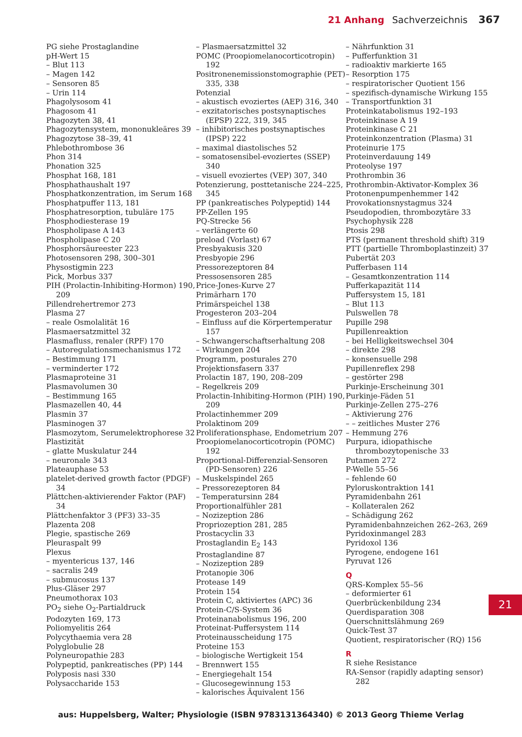21 Anhang Sachverzeichnis 367
PG siehe Prostaglandine
pH-Wert 15
– Blut 113
– Magen 142
– Sensoren 85
– Urin 114
Phagolysosom 41
Phagosom 41
Phagozyten 38, 41
Phagozytensystem, mononukleäres 39
Phagozytose 38–39, 41
Phlebothrombose 36
Phon 314
Phonation 325
Phosphat 168, 181
Phosphathaushalt 197
Phosphatkonzentration, im Serum 168
Phosphatpuffer 113, 181
Phosphatresorption, tubuläre 175
Phosphodiesterase 19
Phospholipase A 143
Phospholipase C 20
Phosphorsäureester 223
Photosensoren 298, 300–301
Physostigmin 223
Pick, Morbus 337
PIH (Prolactin-Inhibiting-Hormon) 190, 209
Pillendrehertremor 273
Plasma 27
– reale Osmolalität 16
Plasmaersatzmittel 32
Plasmafluss, renaler (RPF) 170
– Autoregulationsmechanismus 172
– Bestimmung 171
– verminderter 172
Plasmaproteine 31
Plasmavolumen 30
– Bestimmung 165
Plasmazellen 40, 44
Plasmin 37
Plasminogen 37
Plasmozytom, Serumelektrophorese 32
Plastizität
– glatte Muskulatur 244
– neuronale 343
Plateauphase 53
platelet-derived growth factor (PDGF) 34
Plättchen-aktivierender Faktor (PAF) 34
Plättchenfaktor 3 (PF3) 33–35
Plazenta 208
Plegie, spastische 269
Pleuraspalt 99
Plexus
– myentericus 137, 146
– sacralis 249
– submucosus 137
Plus-Gläser 297
Pneumothorax 103
PO<sub>2</sub> siehe O<sub>2</sub>-Partialdruck
Podozyten 169, 173
Poliomyelitis 264
Polycythaemia vera 28
Polyglobulie 28
Polyneuropathie 283
Polypeptid, pankreatisches (PP) 144
Polyposis nasi 330
Polysaccharide 153
– Plasmaersatzmittel 32
POMC (Proopiomelanocorticotropin) 192
Positronenemissionstomographie (PET) 335, 338
Potenzial
– akustisch evoziertes (AEP) 316, 340
– exzitatorisches postsynaptisches (EPSP) 222, 319, 345
– inhibitorisches postsynaptisches (IPSP) 222
– maximal diastolisches 52
– somatosensibel-evoziertes (SSEP) 340
– visuell evoziertes (VEP) 307, 340
Potenzierung, posttetanische 224–225, 345
PP (pankreatisches Polypeptid) 144
PP-Zellen 195
PQ-Strecke 56
– verlängerte 60
preload (Vorlast) 67
Presbyakusis 320
Presbyopie 296
Pressorezeptoren 84
Pressosensoren 285
Price-Jones-Kurve 27
Primärharn 170
Primärspeichel 138
Progesteron 203–204
– Einfluss auf die Körpertemperatur 157
– Schwangerschaftserhaltung 208
– Wirkungen 204
Programm, posturales 270
Projektionsfasern 337
Prolactin 187, 190, 208–209
– Regelkreis 209
Prolactin-Inhibiting-Hormon (PIH) 190, 209
Prolactinhemmer 209
Prolaktinom 209
Proliferationsphase, Endometrium 207
Proopiomelanocorticotropin (POMC) 192
Proportional-Differenzial-Sensoren (PD-Sensoren) 226
– Muskelspindel 265
– Pressorezeptoren 84
– Temperatursinn 284
Proportionalfühler 281
– Nozizeption 286
Propriozeption 281, 285
Prostacyclin 33
Prostaglandin E<sub>2</sub> 143
Prostaglandine 87
– Nozizeption 289
Protanopie 306
Protease 149
Protein 154
Protein C, aktiviertes (APC) 36
Protein-C/S-System 36
Proteinanabolismus 196, 200
Proteinat-Puffersystem 114
Proteinausscheidung 175
Proteine 153
– biologische Wertigkeit 154
– Brennwert 155
– Energiegehalt 154
– Glucosegewinnung 153
– kalorisches Äquivalent 156
– Nährfunktion 31
– Pufferfunktion 31
– radioaktiv markierte 165
– Resorption 175
– respiratorischer Quotient 156
– spezifisch-dynamische Wirkung 155
– Transportfunktion 31
Proteinkatabolismus 192–193
Proteinkinase A 19
Proteinkinase C 21
Proteinkonzentration (Plasma) 31
Proteinurie 175
Proteinverdauung 149
Proteolyse 197
Prothrombin 36
Prothrombin-Aktivator-Komplex 36
Protonenpumpenhemmer 142
Provokationsnystagmus 324
Pseudopodien, thrombozytäre 33
Psychophysik 228
Ptosis 298
PTS (permanent threshold shift) 319
PTT (partielle Thromboplastinzeit) 37
Pubertät 203
Pufferbasen 114
– Gesamtkonzentration 114
Pufferkapazität 114
Puffersystem 15, 181
– Blut 113
Pulswellen 78
Pupille 298
Pupillenreaktion
– bei Helligkeitswechsel 304
– direkte 298
– konsensuelle 298
Pupillenreflex 298
– gestörter 298
Purkinje-Erscheinung 301
Purkinje-Fäden 51
Purkinje-Zellen 275–276
– Aktivierung 276
– – zeitliches Muster 276
– Hemmung 276
Purpura, idiopathische thrombozytopenische 33
Putamen 272
P-Welle 55–56
– fehlende 60
Pyloruskontraktion 141
Pyramidenbahn 261
– Kollateralen 262
– Schädigung 262
Pyramidenbahnzeichen 262–263, 269
Pyridoxinmangel 283
Pyridoxol 136
Pyrogene, endogene 161
Pyruvat 126
Q
QRS-Komplex 55–56
– deformierter 61
Querbrückenbildung 234
Querdisparation 308
Querschnittslähmung 269
Quick-Test 37
Quotient, respiratorischer (RQ) 156
R
R siehe Resistance
RA-Sensor (rapidly adapting sensor) 282
21
aus: Huppelsberg, Walter; Physiologie (ISBN 9783131364340) © 2013 Georg Thieme Verlag